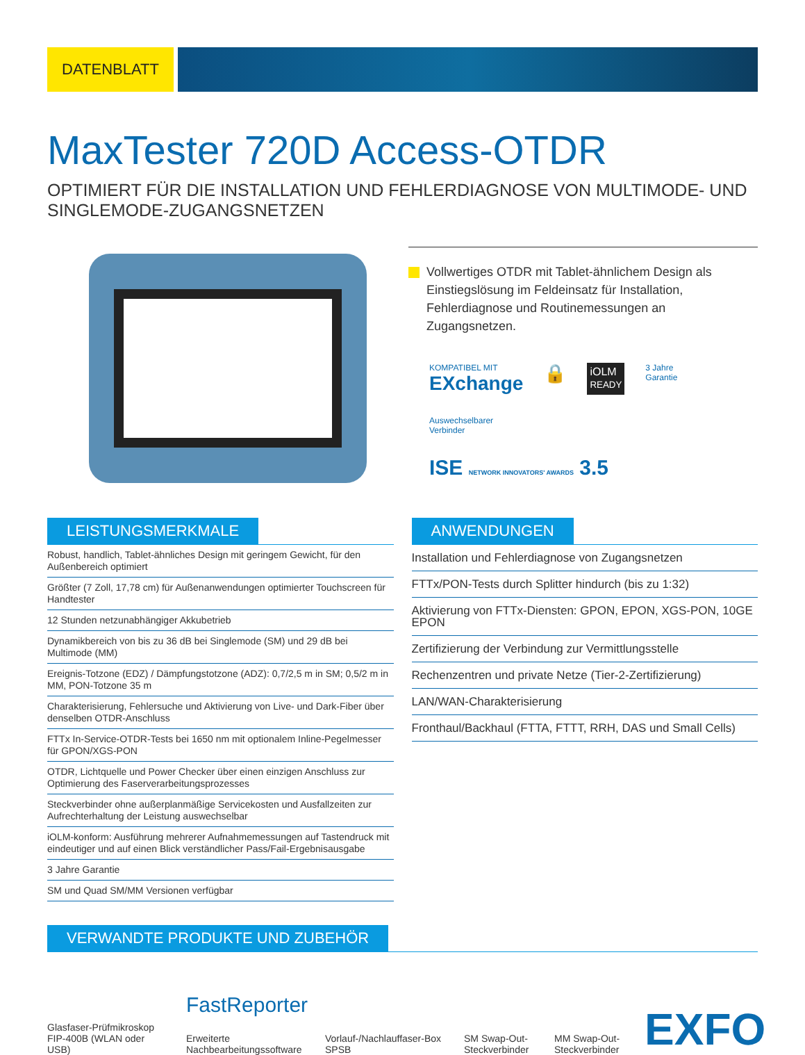DATENBLATT
MaxTester 720D Access-OTDR
OPTIMIERT FÜR DIE INSTALLATION UND FEHLERDIAGNOSE VON MULTIMODE- UND SINGLEMODE-ZUGANGSNETZEN
Vollwertiges OTDR mit Tablet-ähnlichem Design als Einstiegslösung im Feldeinsatz für Installation, Fehlerdiagnose und Routinemessungen an Zugangsnetzen.
KOMPATIBEL MIT
EXchange
🔒
iOLM
READY
3 Jahre
Garantie
Auswechselbarer
Verbinder
ISE NETWORK INNOVATORS' AWARDS 3.5
LEISTUNGSMERKMALE
Robust, handlich, Tablet-ähnliches Design mit geringem Gewicht, für den Außenbereich optimiert
Größter (7 Zoll, 17,78 cm) für Außenanwendungen optimierter Touchscreen für Handtester
12 Stunden netzunabhängiger Akkubetrieb
Dynamikbereich von bis zu 36 dB bei Singlemode (SM) und 29 dB bei Multimode (MM)
Ereignis-Totzone (EDZ) / Dämpfungstotzone (ADZ): 0,7/2,5 m in SM; 0,5/2 m in MM, PON-Totzone 35 m
Charakterisierung, Fehlersuche und Aktivierung von Live- und Dark-Fiber über denselben OTDR-Anschluss
FTTx In-Service-OTDR-Tests bei 1650 nm mit optionalem Inline-Pegelmesser für GPON/XGS-PON
OTDR, Lichtquelle und Power Checker über einen einzigen Anschluss zur Optimierung des Faserverarbeitungsprozesses
Steckverbinder ohne außerplanmäßige Servicekosten und Ausfallzeiten zur Aufrechterhaltung der Leistung auswechselbar
iOLM-konform: Ausführung mehrerer Aufnahmemessungen auf Tastendruck mit eindeutiger und auf einen Blick verständlicher Pass/Fail-Ergebnisausgabe
3 Jahre Garantie
SM und Quad SM/MM Versionen verfügbar
ANWENDUNGEN
Installation und Fehlerdiagnose von Zugangsnetzen
FTTx/PON-Tests durch Splitter hindurch (bis zu 1:32)
Aktivierung von FTTx-Diensten: GPON, EPON, XGS-PON, 10GE EPON
Zertifizierung der Verbindung zur Vermittlungsstelle
Rechenzentren und private Netze (Tier-2-Zertifizierung)
LAN/WAN-Charakterisierung
Fronthaul/Backhaul (FTTA, FTTT, RRH, DAS und Small Cells)
VERWANDTE PRODUKTE UND ZUBEHÖR
Glasfaser-Prüfmikroskop FIP-400B (WLAN oder USB)
FastReporter
Erweiterte Nachbearbeitungssoftware
Vorlauf-/Nachlauffaser-Box SPSB
SM Swap-Out-Steckverbinder
MM Swap-Out-Steckverbinder
EXFO